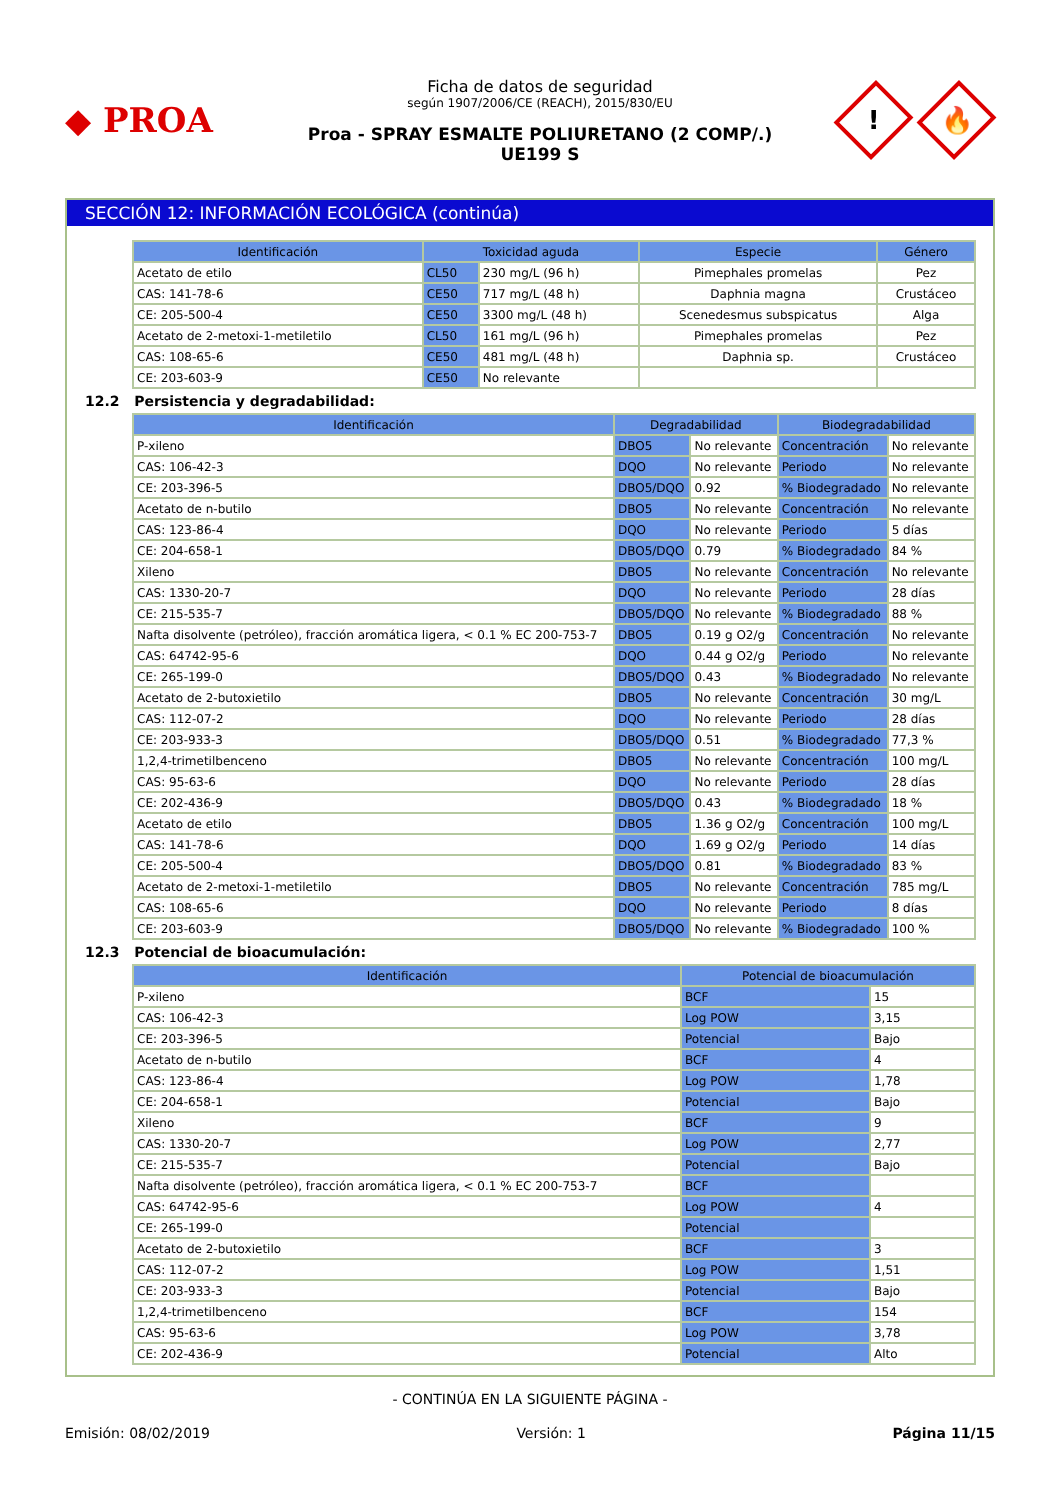◆ PROA
Ficha de datos de seguridad
según 1907/2006/CE (REACH), 2015/830/EU
Proa - SPRAY ESMALTE POLIURETANO (2 COMP/.)
UE199 S
!
🔥
SECCIÓN 12: INFORMACIÓN ECOLÓGICA (continúa)
| Identificación | Toxicidad aguda | | Especie | Género |
| --- | --- | --- | --- | --- |
| Acetato de etilo | CL50 | 230 mg/L (96 h) | Pimephales promelas | Pez |
| CAS: 141-78-6 | CE50 | 717 mg/L (48 h) | Daphnia magna | Crustáceo |
| CE: 205-500-4 | CE50 | 3300 mg/L (48 h) | Scenedesmus subspicatus | Alga |
| Acetato de 2-metoxi-1-metiletilo | CL50 | 161 mg/L (96 h) | Pimephales promelas | Pez |
| CAS: 108-65-6 | CE50 | 481 mg/L (48 h) | Daphnia sp. | Crustáceo |
| CE: 203-603-9 | CE50 | No relevante | | |
12.2 Persistencia y degradabilidad:
| Identificación | Degradabilidad | | Biodegradabilidad | |
| --- | --- | --- | --- | --- |
| P-xileno | DBO5 | No relevante | Concentración | No relevante |
| CAS: 106-42-3 | DQO | No relevante | Periodo | No relevante |
| CE: 203-396-5 | DBO5/DQO | 0.92 | % Biodegradado | No relevante |
| Acetato de n-butilo | DBO5 | No relevante | Concentración | No relevante |
| CAS: 123-86-4 | DQO | No relevante | Periodo | 5 días |
| CE: 204-658-1 | DBO5/DQO | 0.79 | % Biodegradado | 84 % |
| Xileno | DBO5 | No relevante | Concentración | No relevante |
| CAS: 1330-20-7 | DQO | No relevante | Periodo | 28 días |
| CE: 215-535-7 | DBO5/DQO | No relevante | % Biodegradado | 88 % |
| Nafta disolvente (petróleo), fracción aromática ligera, < 0.1 % EC 200-753-7 | DBO5 | 0.19 g O2/g | Concentración | No relevante |
| CAS: 64742-95-6 | DQO | 0.44 g O2/g | Periodo | No relevante |
| CE: 265-199-0 | DBO5/DQO | 0.43 | % Biodegradado | No relevante |
| Acetato de 2-butoxietilo | DBO5 | No relevante | Concentración | 30 mg/L |
| CAS: 112-07-2 | DQO | No relevante | Periodo | 28 días |
| CE: 203-933-3 | DBO5/DQO | 0.51 | % Biodegradado | 77,3 % |
| 1,2,4-trimetilbenceno | DBO5 | No relevante | Concentración | 100 mg/L |
| CAS: 95-63-6 | DQO | No relevante | Periodo | 28 días |
| CE: 202-436-9 | DBO5/DQO | 0.43 | % Biodegradado | 18 % |
| Acetato de etilo | DBO5 | 1.36 g O2/g | Concentración | 100 mg/L |
| CAS: 141-78-6 | DQO | 1.69 g O2/g | Periodo | 14 días |
| CE: 205-500-4 | DBO5/DQO | 0.81 | % Biodegradado | 83 % |
| Acetato de 2-metoxi-1-metiletilo | DBO5 | No relevante | Concentración | 785 mg/L |
| CAS: 108-65-6 | DQO | No relevante | Periodo | 8 días |
| CE: 203-603-9 | DBO5/DQO | No relevante | % Biodegradado | 100 % |
12.3 Potencial de bioacumulación:
| Identificación | Potencial de bioacumulación | |
| --- | --- | --- |
| P-xileno | BCF | 15 |
| CAS: 106-42-3 | Log POW | 3,15 |
| CE: 203-396-5 | Potencial | Bajo |
| Acetato de n-butilo | BCF | 4 |
| CAS: 123-86-4 | Log POW | 1,78 |
| CE: 204-658-1 | Potencial | Bajo |
| Xileno | BCF | 9 |
| CAS: 1330-20-7 | Log POW | 2,77 |
| CE: 215-535-7 | Potencial | Bajo |
| Nafta disolvente (petróleo), fracción aromática ligera, < 0.1 % EC 200-753-7 | BCF | |
| CAS: 64742-95-6 | Log POW | 4 |
| CE: 265-199-0 | Potencial | |
| Acetato de 2-butoxietilo | BCF | 3 |
| CAS: 112-07-2 | Log POW | 1,51 |
| CE: 203-933-3 | Potencial | Bajo |
| 1,2,4-trimetilbenceno | BCF | 154 |
| CAS: 95-63-6 | Log POW | 3,78 |
| CE: 202-436-9 | Potencial | Alto |
- CONTINÚA EN LA SIGUIENTE PÁGINA -
Emisión: 08/02/2019 Versión: 1 Página 11/15